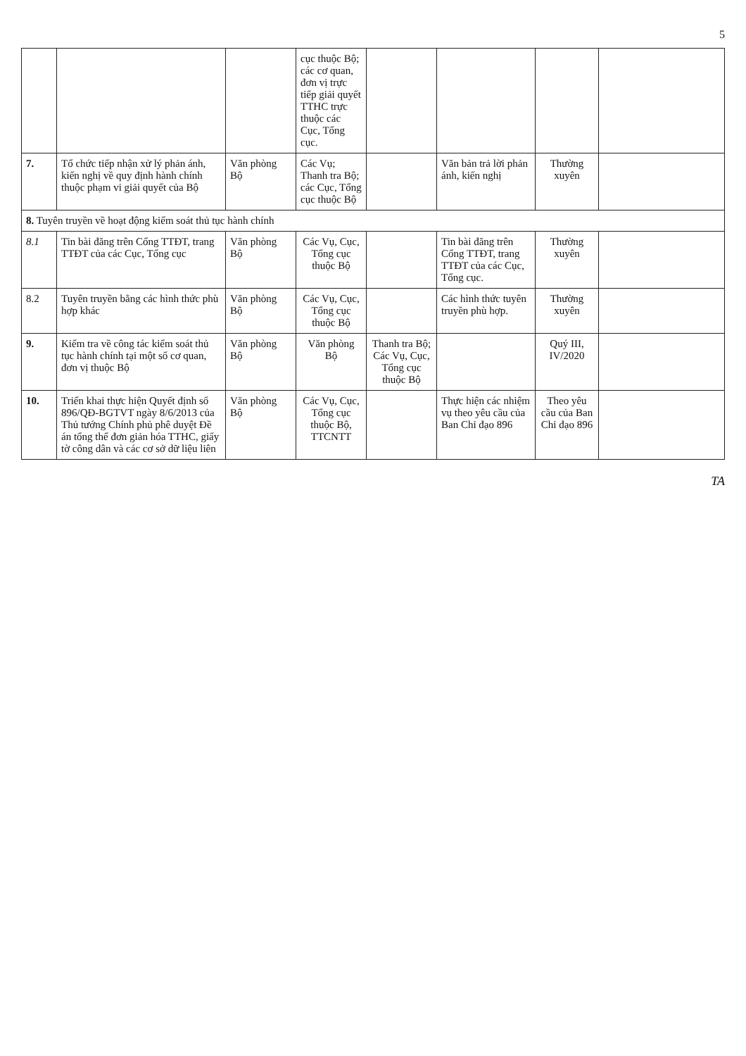5
| | | | cục thuộc Bộ; các cơ quan, đơn vị trực tiếp giải quyết TTHC trực thuộc các Cục, Tổng cục. | | | | |
| 7. | Tổ chức tiếp nhận xử lý phản ánh, kiến nghị về quy định hành chính thuộc phạm vi giải quyết của Bộ | Văn phòng Bộ | Các Vụ; Thanh tra Bộ; các Cục, Tổng cục thuộc Bộ | | Văn bản trả lời phản ánh, kiến nghị | Thường xuyên | |
| 8. Tuyên truyền về hoạt động kiểm soát thủ tục hành chính | | | | | | | |
| 8.1 | Tin bài đăng trên Cổng TTĐT, trang TTĐT của các Cục, Tổng cục | Văn phòng Bộ | Các Vụ, Cục, Tổng cục thuộc Bộ | | Tin bài đăng trên Cổng TTĐT, trang TTĐT của các Cục, Tổng cục. | Thường xuyên | |
| 8.2 | Tuyên truyền bằng các hình thức phù hợp khác | Văn phòng Bộ | Các Vụ, Cục, Tổng cục thuộc Bộ | | Các hình thức tuyên truyền phù hợp. | Thường xuyên | |
| 9. | Kiểm tra về công tác kiểm soát thủ tục hành chính tại một số cơ quan, đơn vị thuộc Bộ | Văn phòng Bộ | Văn phòng Bộ | Thanh tra Bộ; Các Vụ, Cục, Tổng cục thuộc Bộ | | Quý III, IV/2020 | |
| 10. | Triển khai thực hiện Quyết định số 896/QĐ-BGTVT ngày 8/6/2013 của Thủ tướng Chính phủ phê duyệt Đề án tổng thể đơn giản hóa TTHC, giấy tờ công dân và các cơ sở dữ liệu liên | Văn phòng Bộ | Các Vụ, Cục, Tổng cục thuộc Bộ, TTCNTT | | Thực hiện các nhiệm vụ theo yêu cầu của Ban Chỉ đạo 896 | Theo yêu cầu của Ban Chỉ đạo 896 | |
TA